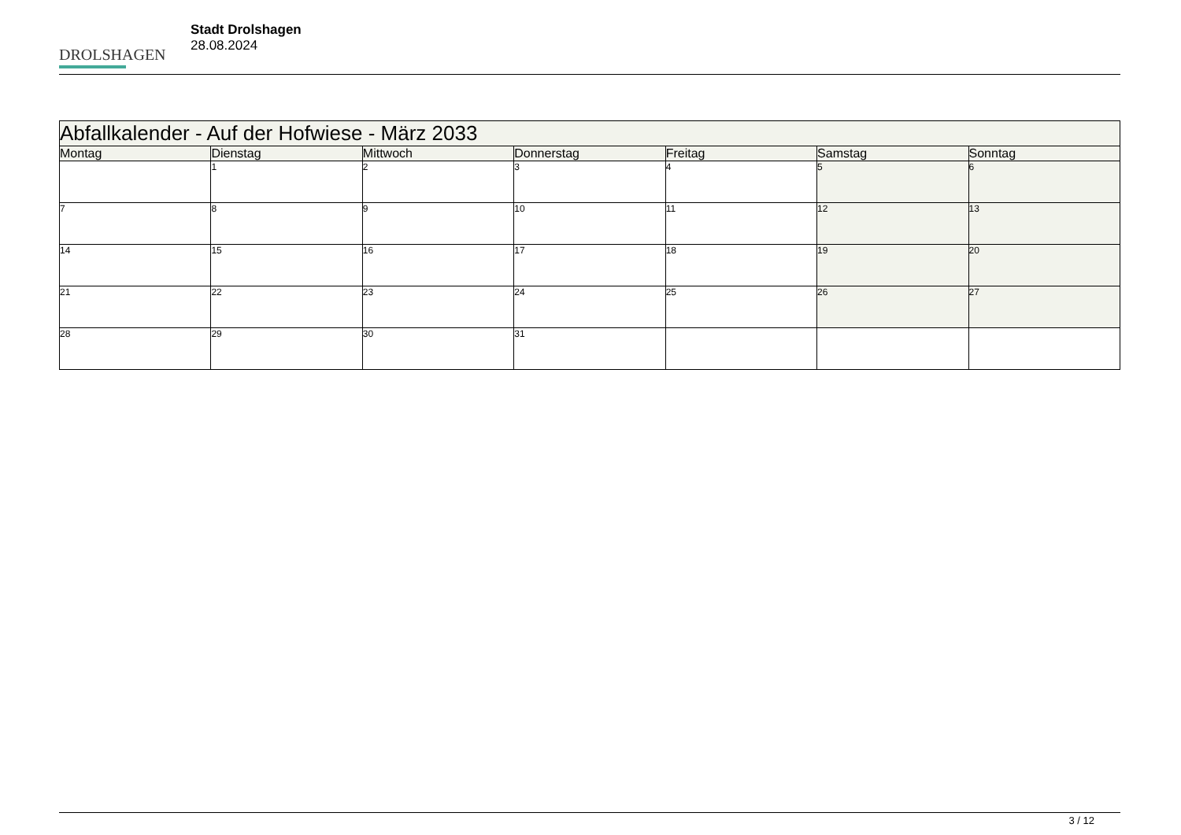DROLSHAGEN
Stadt Drolshagen
28.08.2024
| Abfallkalender - Auf der Hofwiese - März 2033 | | | | | | |
| --- | --- | --- | --- | --- | --- | --- |
| Montag | Dienstag | Mittwoch | Donnerstag | Freitag | Samstag | Sonntag |
| | 1 | 2 | 3 | 4 | 5 | 6 |
| 7 | 8 | 9 | 10 | 11 | 12 | 13 |
| 14 | 15 | 16 | 17 | 18 | 19 | 20 |
| 21 | 22 | 23 | 24 | 25 | 26 | 27 |
| 28 | 29 | 30 | 31 | | | |
3 / 12